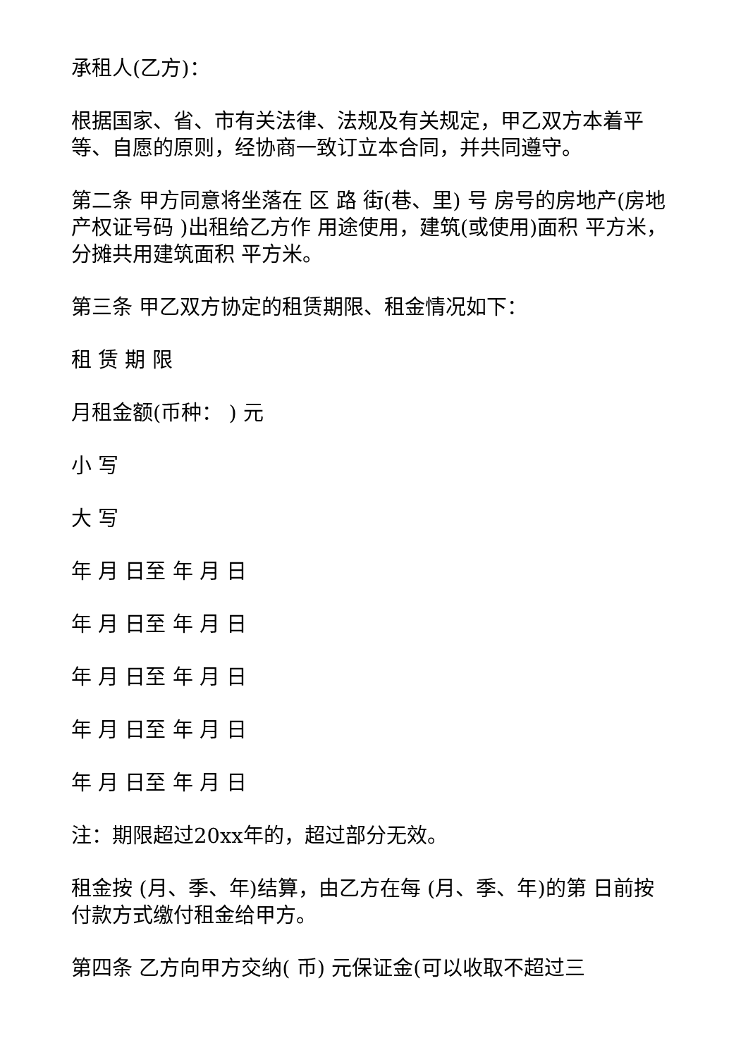承租人(乙方)：
根据国家、省、市有关法律、法规及有关规定，甲乙双方本着平等、自愿的原则，经协商一致订立本合同，并共同遵守。
第二条 甲方同意将坐落在 区 路 街(巷、里) 号 房号的房地产(房地产权证号码 )出租给乙方作 用途使用，建筑(或使用)面积 平方米，分摊共用建筑面积 平方米。
第三条 甲乙双方协定的租赁期限、租金情况如下：
租 赁 期 限
月租金额(币种： ) 元
小 写
大 写
年 月 日至 年 月 日
年 月 日至 年 月 日
年 月 日至 年 月 日
年 月 日至 年 月 日
年 月 日至 年 月 日
注：期限超过20xx年的，超过部分无效。
租金按 (月、季、年)结算，由乙方在每 (月、季、年)的第 日前按 付款方式缴付租金给甲方。
第四条 乙方向甲方交纳( 币) 元保证金(可以收取不超过三